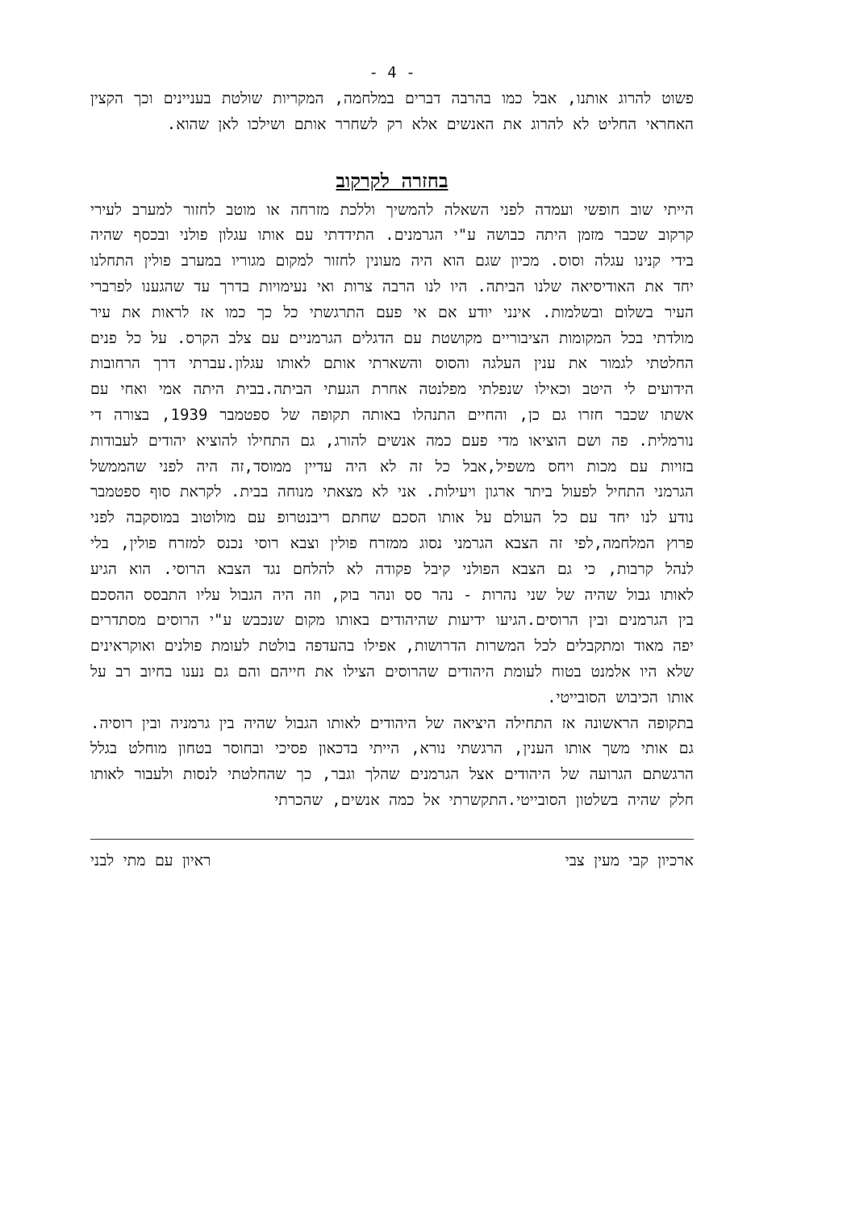- 4 -
פשוט להרוג אותנו, אבל כמו בהרבה דברים במלחמה, המקריות שולטת בעניינים וכך הקצין האחראי החליט לא להרוג את האנשים אלא רק לשחרר אותם ושילכו לאן שהוא.
בחזרה לקרקוב
הייתי שוב חופשי ועמדה לפני השאלה להמשיך וללכת מזרחה או מוטב לחזור למערב לעירי קרקוב שכבר מזמן היתה כבושה ע"י הגרמנים. התידדתי עם אותו עגלון פולני ובכסף שהיה בידי קנינו עגלה וסוס. מכיון שגם הוא היה מעונין לחזור למקום מגוריו במערב פולין התחלנו יחד את האודיסיאה שלנו הביתה. היו לנו הרבה צרות ואי נעימויות בדרך עד שהגענו לפרברי העיר בשלום ובשלמות. אינני יודע אם אי פעם התרגשתי כל כך כמו אז לראות את עיר מולדתי בכל המקומות הציבוריים מקושטת עם הדגלים הגרמניים עם צלב הקרס. על כל פנים החלטתי לגמור את ענין העלגה והסוס והשארתי אותם לאותו עגלון.עברתי דרך הרחובות הידועים לי היטב וכאילו שנפלתי מפלנטה אחרת הגעתי הביתה.בבית היתה אמי ואחי עם אשתו שכבר חזרו גם כן, והחיים התנהלו באותה תקופה של ספטמבר 1939, בצורה די נורמלית. פה ושם הוציאו מדי פעם כמה אנשים להורג, גם התחילו להוציא יהודים לעבודות בזויות עם מכות ויחס משפיל,אבל כל זה לא היה עדיין ממוסד,זה היה לפני שהממשל הגרמני התחיל לפעול ביתר ארגון ויעילות. אני לא מצאתי מנוחה בבית. לקראת סוף ספטמבר נודע לנו יחד עם כל העולם על אותו הסכם שחתם ריבנטרופ עם מולוטוב במוסקבה לפני פרוץ המלחמה,לפי זה הצבא הגרמני נסוג ממזרח פולין וצבא רוסי נכנס למזרח פולין, בלי לנהל קרבות, כי גם הצבא הפולני קיבל פקודה לא להלחם נגד הצבא הרוסי. הוא הגיע לאותו גבול שהיה של שני נהרות - נהר סס ונהר בוק, וזה היה הגבול עליו התבסס ההסכם בין הגרמנים ובין הרוסים.הגיעו ידיעות שהיהודים באותו מקום שנכבש ע"י הרוסים מסתדרים יפה מאוד ומתקבלים לכל המשרות הדרושות, אפילו בהעדפה בולטת לעומת פולנים ואוקראינים שלא היו אלמנט בטוח לעומת היהודים שהרוסים הצילו את חייהם והם גם נענו בחיוב רב על אותו הכיבוש הסובייטי.
בתקופה הראשונה אז התחילה היציאה של היהודים לאותו הגבול שהיה בין גרמניה ובין רוסיה. גם אותי משך אותו הענין, הרגשתי נורא, הייתי בדכאון פסיכי ובחוסר בטחון מוחלט בגלל הרגשתם הגרועה של היהודים אצל הגרמנים שהלך וגבר, כך שהחלטתי לנסות ולעבור לאותו חלק שהיה בשלטון הסובייטי.התקשרתי אל כמה אנשים, שהכרתי
ארכיון קבי מעין צבי ראיון עם מתי לבני